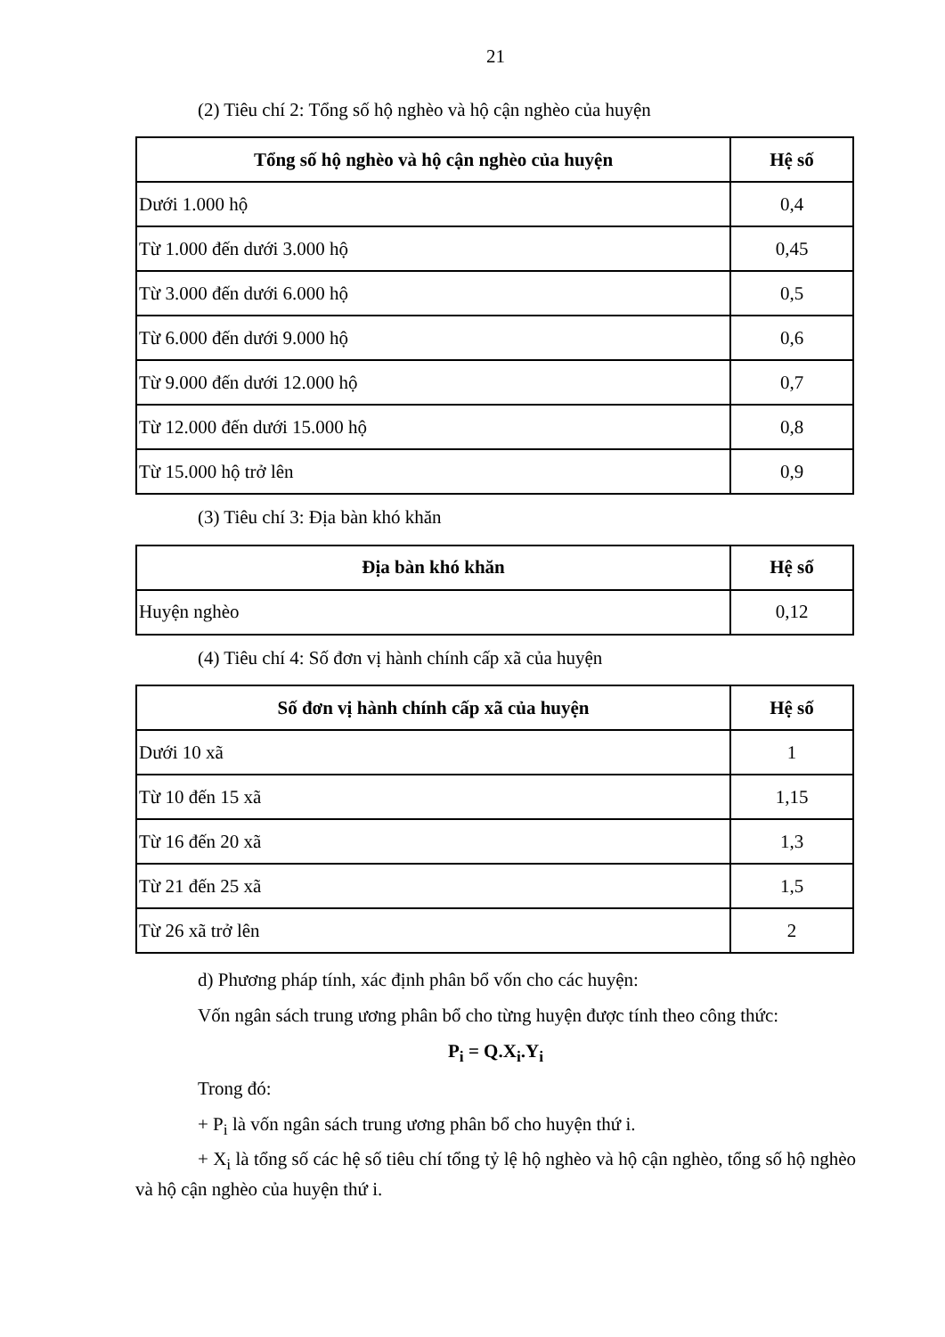21
(2) Tiêu chí 2: Tổng số hộ nghèo và hộ cận nghèo của huyện
| Tổng số hộ nghèo và hộ cận nghèo của huyện | Hệ số |
| --- | --- |
| Dưới 1.000 hộ | 0,4 |
| Từ 1.000 đến dưới 3.000 hộ | 0,45 |
| Từ 3.000 đến dưới 6.000 hộ | 0,5 |
| Từ 6.000 đến dưới 9.000 hộ | 0,6 |
| Từ 9.000 đến dưới 12.000 hộ | 0,7 |
| Từ 12.000 đến dưới 15.000 hộ | 0,8 |
| Từ 15.000 hộ trở lên | 0,9 |
(3) Tiêu chí 3: Địa bàn khó khăn
| Địa bàn khó khăn | Hệ số |
| --- | --- |
| Huyện nghèo | 0,12 |
(4) Tiêu chí 4: Số đơn vị hành chính cấp xã của huyện
| Số đơn vị hành chính cấp xã của huyện | Hệ số |
| --- | --- |
| Dưới 10 xã | 1 |
| Từ 10 đến 15 xã | 1,15 |
| Từ 16 đến 20 xã | 1,3 |
| Từ 21 đến 25 xã | 1,5 |
| Từ 26 xã trở lên | 2 |
d) Phương pháp tính, xác định phân bổ vốn cho các huyện:
Vốn ngân sách trung ương phân bổ cho từng huyện được tính theo công thức:
P<sub>i</sub> = Q.X<sub>i</sub>.Y<sub>i</sub>
Trong đó:
+ P<sub>i</sub> là vốn ngân sách trung ương phân bổ cho huyện thứ i.
+ X<sub>i</sub> là tổng số các hệ số tiêu chí tổng tỷ lệ hộ nghèo và hộ cận nghèo, tổng số hộ nghèo và hộ cận nghèo của huyện thứ i.